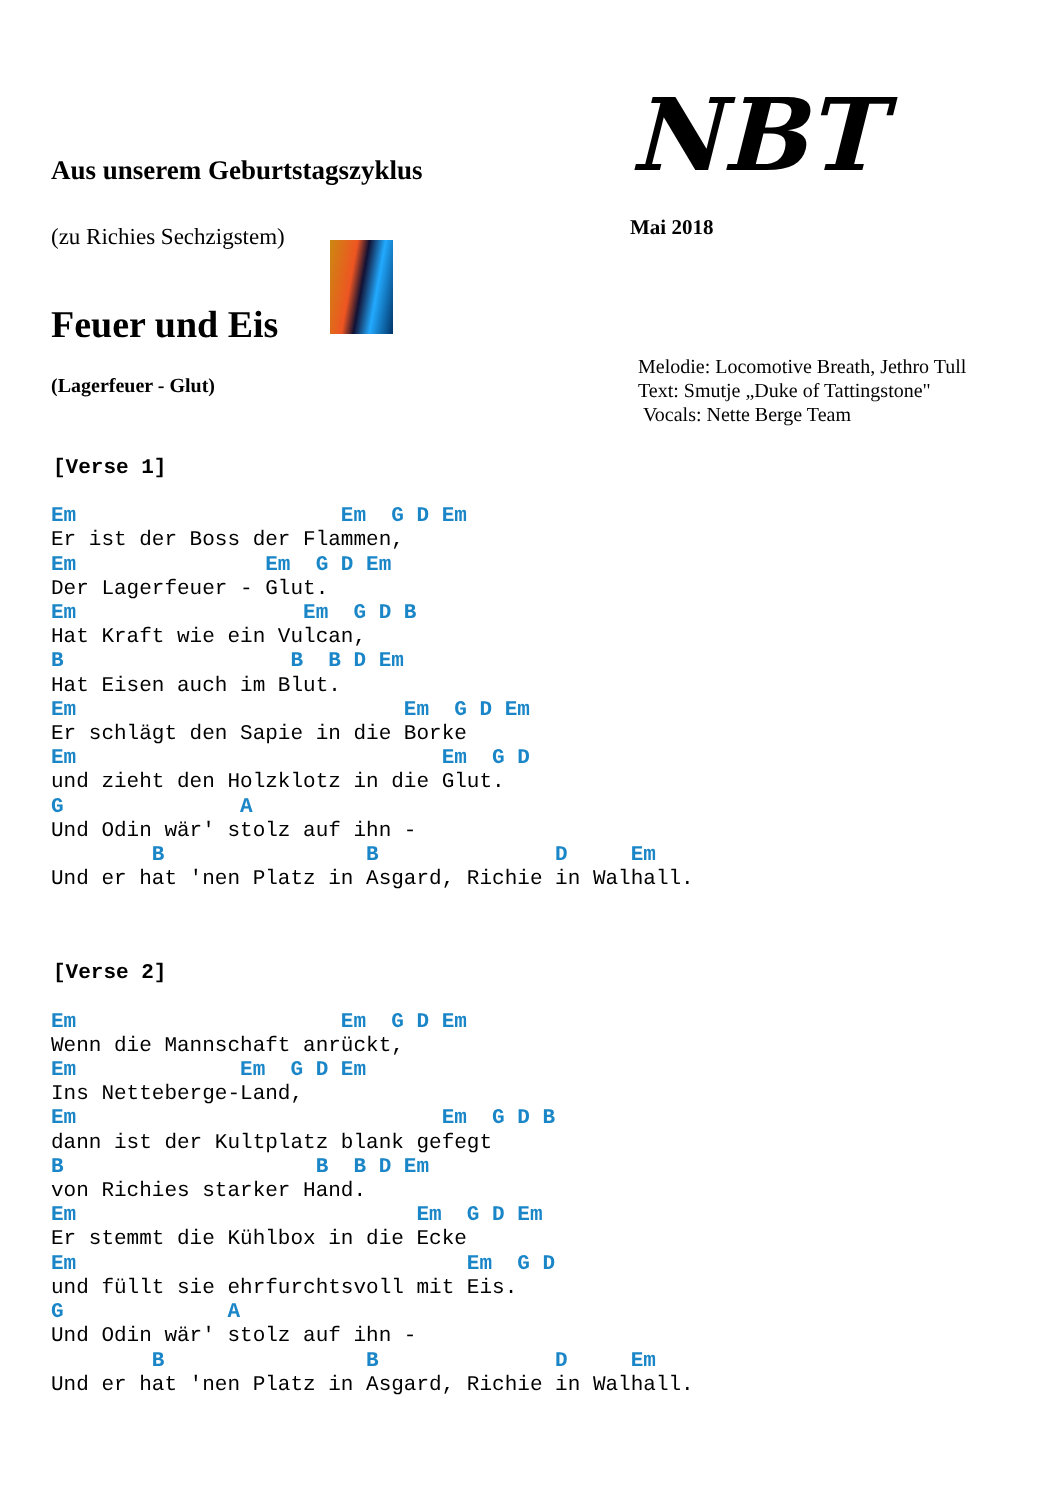Aus unserem Geburtstagszyklus
(zu Richies Sechzigstem)
Feuer und Eis
(Lagerfeuer - Glut)
NBT
Mai 2018
Melodie: Locomotive Breath, Jethro Tull
Text: Smutje „Duke of Tattingstone"
Vocals: Nette Berge Team
[Verse 1]
Em                     Em  G D Em
Er ist der Boss der Flammen,
Em               Em  G D Em
Der Lagerfeuer - Glut.
Em                  Em  G D B
Hat Kraft wie ein Vulcan,
B                  B  B D Em
Hat Eisen auch im Blut.
Em                          Em  G D Em
Er schlägt den Sapie in die Borke
Em                             Em  G D
und zieht den Holzklotz in die Glut.
G              A
Und Odin wär' stolz auf ihn -
        B                B              D     Em
Und er hat 'nen Platz in Asgard, Richie in Walhall.
[Verse 2]
Em                     Em  G D Em
Wenn die Mannschaft anrückt,
Em             Em  G D Em
Ins Netteberge-Land,
Em                             Em  G D B
dann ist der Kultplatz blank gefegt
B                    B  B D Em
von Richies starker Hand.
Em                           Em  G D Em
Er stemmt die Kühlbox in die Ecke
Em                               Em  G D
und füllt sie ehrfurchtsvoll mit Eis.
G             A
Und Odin wär' stolz auf ihn -
        B                B              D     Em
Und er hat 'nen Platz in Asgard, Richie in Walhall.